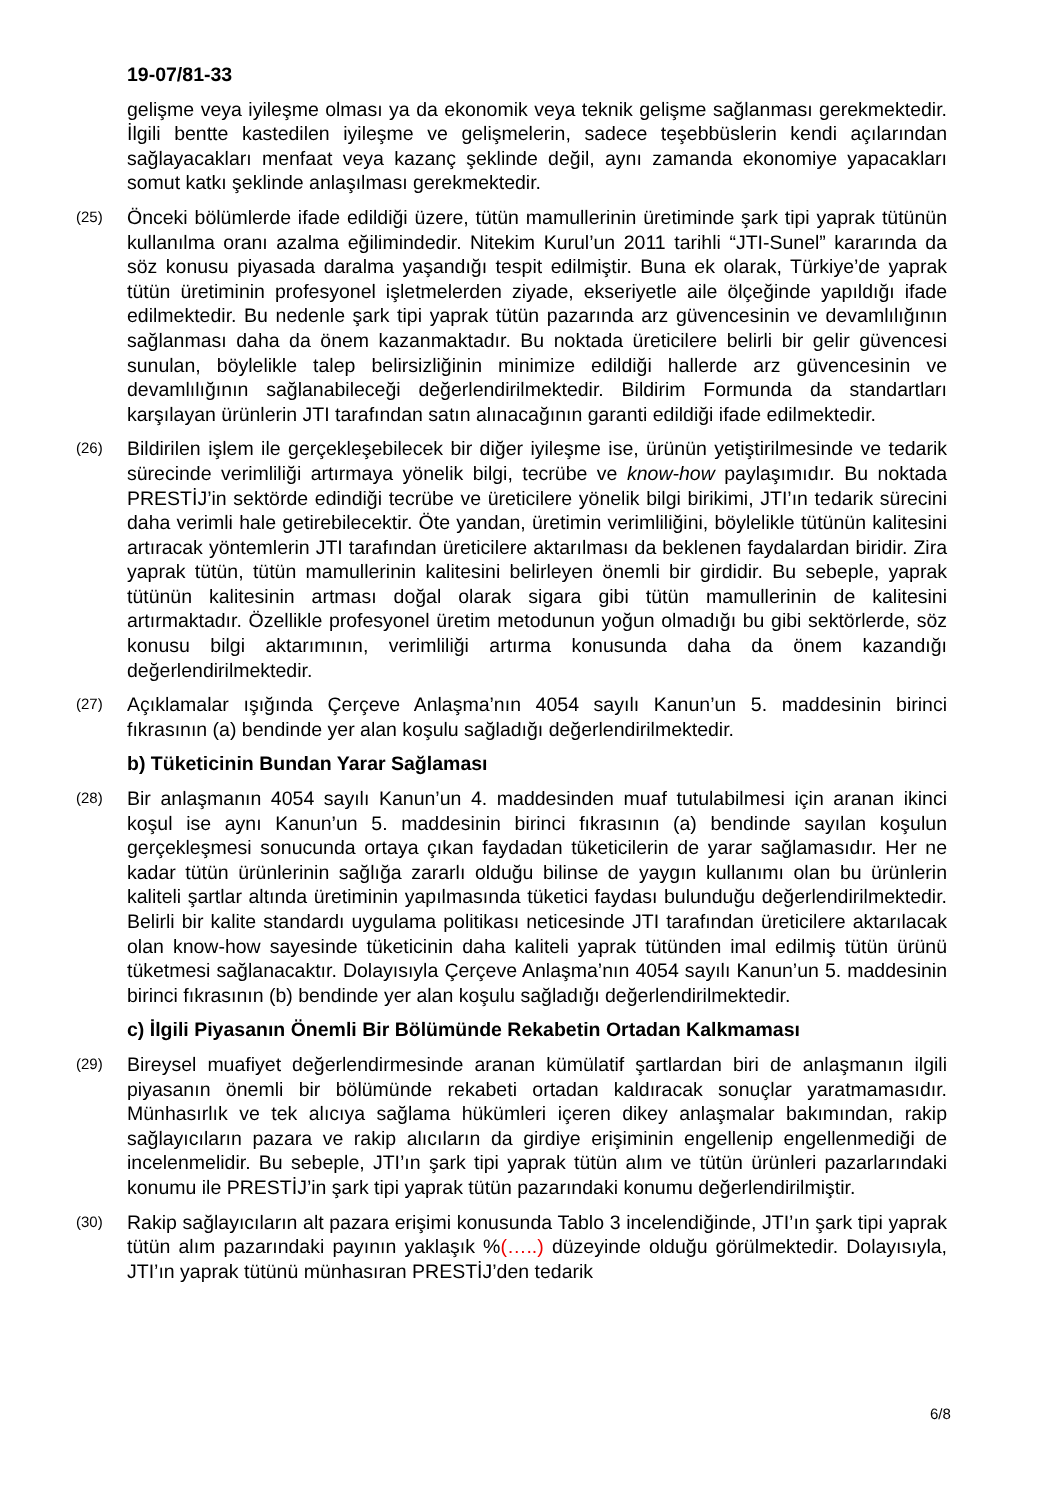19-07/81-33
gelişme veya iyileşme olması ya da ekonomik veya teknik gelişme sağlanması gerekmektedir. İlgili bentte kastedilen iyileşme ve gelişmelerin, sadece teşebbüslerin kendi açılarından sağlayacakları menfaat veya kazanç şeklinde değil, aynı zamanda ekonomiye yapacakları somut katkı şeklinde anlaşılması gerekmektedir.
(25)
Önceki bölümlerde ifade edildiği üzere, tütün mamullerinin üretiminde şark tipi yaprak tütünün kullanılma oranı azalma eğilimindedir. Nitekim Kurul’un 2011 tarihli “JTI-Sunel” kararında da söz konusu piyasada daralma yaşandığı tespit edilmiştir. Buna ek olarak, Türkiye’de yaprak tütün üretiminin profesyonel işletmelerden ziyade, ekseriyetle aile ölçeğinde yapıldığı ifade edilmektedir. Bu nedenle şark tipi yaprak tütün pazarında arz güvencesinin ve devamlılığının sağlanması daha da önem kazanmaktadır. Bu noktada üreticilere belirli bir gelir güvencesi sunulan, böylelikle talep belirsizliğinin minimize edildiği hallerde arz güvencesinin ve devamlılığının sağlanabileceği değerlendirilmektedir. Bildirim Formunda da standartları karşılayan ürünlerin JTI tarafından satın alınacağının garanti edildiği ifade edilmektedir.
(26)
Bildirilen işlem ile gerçekleşebilecek bir diğer iyileşme ise, ürünün yetiştirilmesinde ve tedarik sürecinde verimliliği artırmaya yönelik bilgi, tecrübe ve know-how paylaşımıdır. Bu noktada PRESTİJ’in sektörde edindiği tecrübe ve üreticilere yönelik bilgi birikimi, JTI’ın tedarik sürecini daha verimli hale getirebilecektir. Öte yandan, üretimin verimliliğini, böylelikle tütünün kalitesini artıracak yöntemlerin JTI tarafından üreticilere aktarılması da beklenen faydalardan biridir. Zira yaprak tütün, tütün mamullerinin kalitesini belirleyen önemli bir girdidir. Bu sebeple, yaprak tütünün kalitesinin artması doğal olarak sigara gibi tütün mamullerinin de kalitesini artırmaktadır. Özellikle profesyonel üretim metodunun yoğun olmadığı bu gibi sektörlerde, söz konusu bilgi aktarımının, verimliliği artırma konusunda daha da önem kazandığı değerlendirilmektedir.
(27)
Açıklamalar ışığında Çerçeve Anlaşma’nın 4054 sayılı Kanun’un 5. maddesinin birinci fıkrasının (a) bendinde yer alan koşulu sağladığı değerlendirilmektedir.
b) Tüketicinin Bundan Yarar Sağlaması
(28)
Bir anlaşmanın 4054 sayılı Kanun’un 4. maddesinden muaf tutulabilmesi için aranan ikinci koşul ise aynı Kanun’un 5. maddesinin birinci fıkrasının (a) bendinde sayılan koşulun gerçekleşmesi sonucunda ortaya çıkan faydadan tüketicilerin de yarar sağlamasıdır. Her ne kadar tütün ürünlerinin sağlığa zararlı olduğu bilinse de yaygın kullanımı olan bu ürünlerin kaliteli şartlar altında üretiminin yapılmasında tüketici faydası bulunduğu değerlendirilmektedir. Belirli bir kalite standardı uygulama politikası neticesinde JTI tarafından üreticilere aktarılacak olan know-how sayesinde tüketicinin daha kaliteli yaprak tütünden imal edilmiş tütün ürünü tüketmesi sağlanacaktır. Dolayısıyla Çerçeve Anlaşma’nın 4054 sayılı Kanun’un 5. maddesinin birinci fıkrasının (b) bendinde yer alan koşulu sağladığı değerlendirilmektedir.
c) İlgili Piyasanın Önemli Bir Bölümünde Rekabetin Ortadan Kalkmaması
(29)
Bireysel muafiyet değerlendirmesinde aranan kümülatif şartlardan biri de anlaşmanın ilgili piyasanın önemli bir bölümünde rekabeti ortadan kaldıracak sonuçlar yaratmamasıdır. Münhasırlık ve tek alıcıya sağlama hükümleri içeren dikey anlaşmalar bakımından, rakip sağlayıcıların pazara ve rakip alıcıların da girdiye erişiminin engellenip engellenmediği de incelenmelidir. Bu sebeple, JTI’ın şark tipi yaprak tütün alım ve tütün ürünleri pazarlarındaki konumu ile PRESTİJ’in şark tipi yaprak tütün pazarındaki konumu değerlendirilmiştir.
(30)
Rakip sağlayıcıların alt pazara erişimi konusunda Tablo 3 incelendiğinde, JTI’ın şark tipi yaprak tütün alım pazarındaki payının yaklaşık %(…..) düzeyinde olduğu görülmektedir. Dolayısıyla, JTI’ın yaprak tütünü münhasıran PRESTİJ’den tedarik
6/8